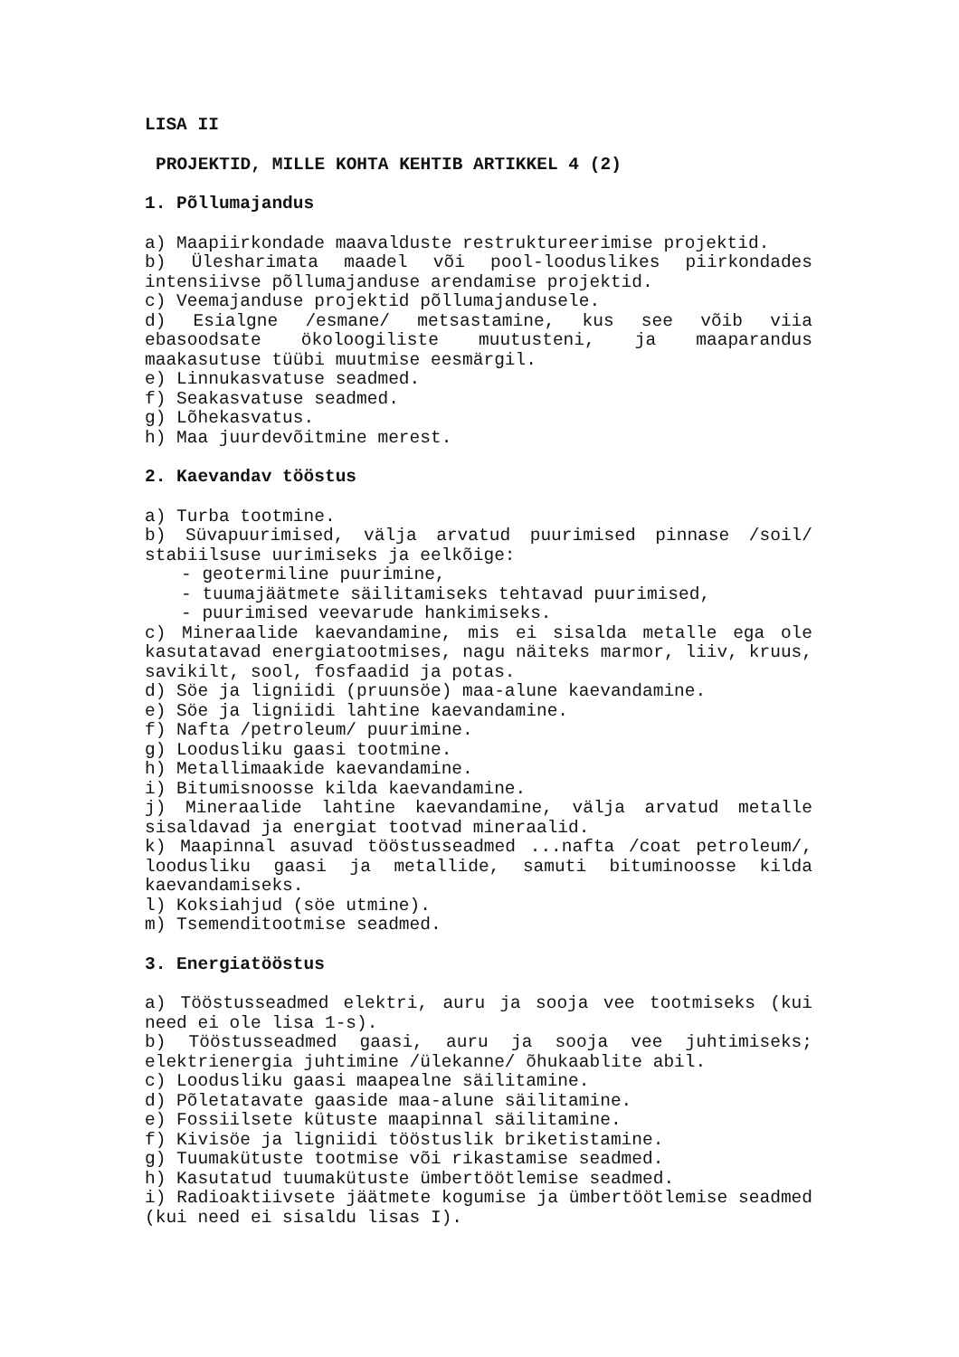LISA II
PROJEKTID, MILLE KOHTA KEHTIB ARTIKKEL 4 (2)
1. Põllumajandus
a) Maapiirkondade maavalduste restruktureerimise projektid.
b) Ülesharimata maadel või pool-looduslikes piirkondades intensiivse põllumajanduse arendamise projektid.
c) Veemajanduse projektid põllumajandusele.
d) Esialgne /esmane/ metsastamine, kus see võib viia ebasoodsate ökoloogiliste muutusteni, ja maaparandus maakasutuse tüübi muutmise eesmärgil.
e) Linnukasvatuse seadmed.
f) Seakasvatuse seadmed.
g) Lõhekasvatus.
h) Maa juurdevõitmine merest.
2. Kaevandav tööstus
a) Turba tootmine.
b) Süvapuurimised, välja arvatud puurimised pinnase /soil/ stabiilsuse uurimiseks ja eelkõige:
- geotermiline puurimine,
- tuumajäätmete säilitamiseks tehtavad puurimised,
- puurimised veevarude hankimiseks.
c) Mineraalide kaevandamine, mis ei sisalda metalle ega ole kasutatavad energiatootmises, nagu näiteks marmor, liiv, kruus, savikilt, sool, fosfaadid ja potas.
d) Söe ja ligniidi (pruunsöe) maa-alune kaevandamine.
e) Söe ja ligniidi lahtine kaevandamine.
f) Nafta /petroleum/ puurimine.
g) Loodusliku gaasi tootmine.
h) Metallimaakide kaevandamine.
i) Bitumisnoosse kilda kaevandamine.
j) Mineraalide lahtine kaevandamine, välja arvatud metalle sisaldavad ja energiat tootvad mineraalid.
k) Maapinnal asuvad tööstusseadmed ...nafta /coat petroleum/, loodusliku gaasi ja metallide, samuti bituminoosse kilda kaevandamiseks.
l) Koksiahjud (söe utmine).
m) Tsemenditootmise seadmed.
3. Energiatööstus
a) Tööstusseadmed elektri, auru ja sooja vee tootmiseks (kui need ei ole lisa 1-s).
b) Tööstusseadmed gaasi, auru ja sooja vee juhtimiseks; elektrienergia juhtimine /ülekanne/ õhukaablite abil.
c) Loodusliku gaasi maapealne säilitamine.
d) Põletatavate gaaside maa-alune säilitamine.
e) Fossiilsete kütuste maapinnal säilitamine.
f) Kivisöe ja ligniidi tööstuslik briketistamine.
g) Tuumakütuste tootmise või rikastamise seadmed.
h) Kasutatud tuumakütuste ümbertöötlemise seadmed.
i) Radioaktiivsete jäätmete kogumise ja ümbertöötlemise seadmed (kui need ei sisaldu lisas I).